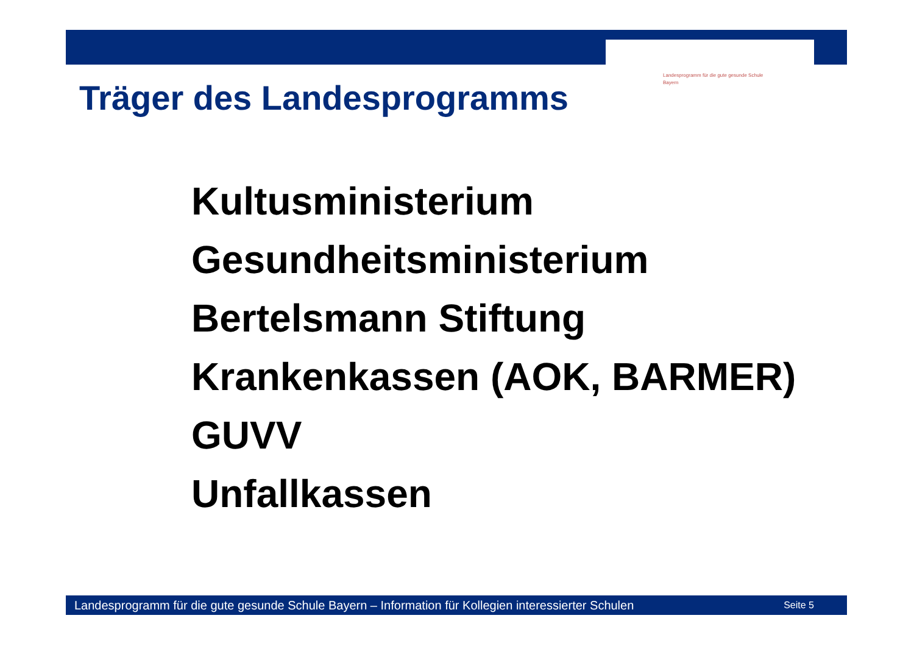Landesprogramm für die gute gesunde Schule
Bayern
Träger des Landesprogramms
Kultusministerium
Gesundheitsministerium
Bertelsmann Stiftung
Krankenkassen (AOK, BARMER)
GUVV
Unfallkassen
Landesprogramm für die gute gesunde Schule Bayern – Information für Kollegien interessierter Schulen Seite 5